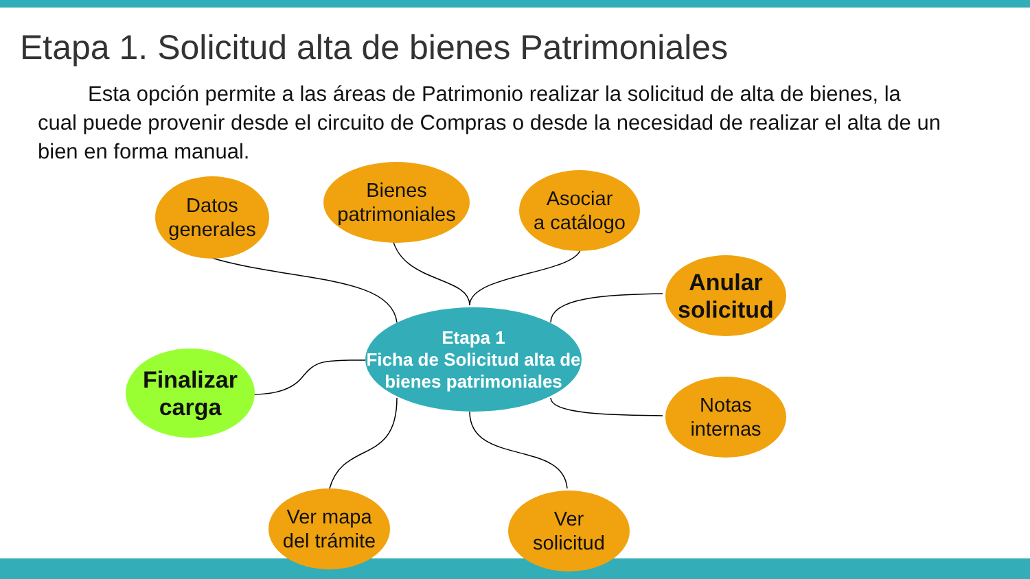Etapa 1. Solicitud alta de bienes Patrimoniales
Esta opción permite a las áreas de Patrimonio realizar la solicitud de alta de bienes, la cual puede provenir desde el circuito de Compras o desde la necesidad de realizar el alta de un bien en forma manual.
Datos
generales
Bienes
patrimoniales
Asociar
a catálogo
Anular
solicitud
Etapa 1
Ficha de Solicitud alta de bienes patrimoniales
Finalizar
carga
Notas
internas
Ver mapa
del trámite
Ver
solicitud